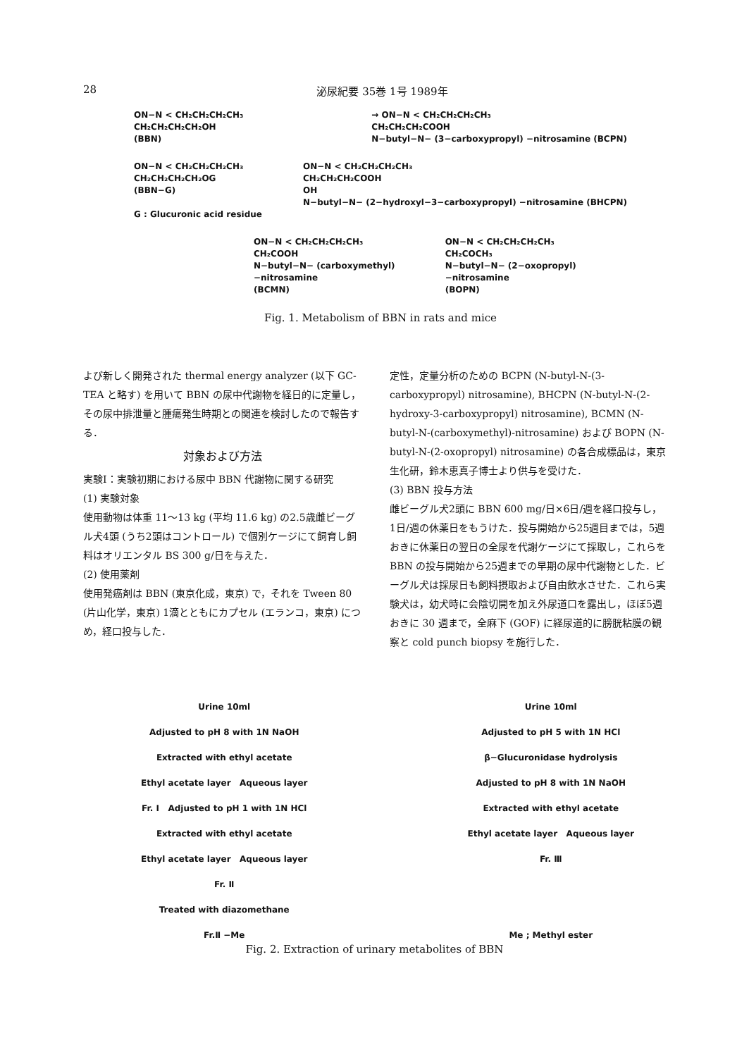28 泌尿紀要 35巻 1号 1989年
ON−N < CH₂CH₂CH₂CH₃
CH₂CH₂CH₂CH₂OH
(BBN)
→ ON−N < CH₂CH₂CH₂CH₃
CH₂CH₂CH₂COOH
N−butyl−N− (3−carboxypropyl) −nitrosamine (BCPN)
ON−N < CH₂CH₂CH₂CH₃
CH₂CH₂CH₂CH₂OG
(BBN−G)
G : Glucuronic acid residue
ON−N < CH₂CH₂CH₂CH₃
CH₂CH₂CH₂COOH
OH
N−butyl−N− (2−hydroxyl−3−carboxypropyl) −nitrosamine (BHCPN)
ON−N < CH₂CH₂CH₂CH₃
CH₂COOH
N−butyl−N− (carboxymethyl) −nitrosamine
(BCMN)
ON−N < CH₂CH₂CH₂CH₃
CH₂COCH₃
N−butyl−N− (2−oxopropyl) −nitrosamine
(BOPN)
Fig. 1. Metabolism of BBN in rats and mice
よび新しく開発された thermal energy analyzer (以下 GC-TEA と略す) を用いて BBN の尿中代謝物を経日的に定量し，その尿中排泄量と腫瘍発生時期との関連を検討したので報告する．
対象および方法
実験Ⅰ：実験初期における尿中 BBN 代謝物に関する研究
(1) 実験対象
使用動物は体重 11〜13 kg (平均 11.6 kg) の2.5歳雌ビーグル犬4頭 (うち2頭はコントロール) で個別ケージにて飼育し飼料はオリエンタル BS 300 g/日を与えた．
(2) 使用薬剤
使用発癌剤は BBN (東京化成，東京) で，それを Tween 80 (片山化学，東京) 1滴とともにカプセル (エランコ，東京) につめ，経口投与した．
定性，定量分析のための BCPN (N-butyl-N-(3-carboxypropyl) nitrosamine), BHCPN (N-butyl-N-(2-hydroxy-3-carboxypropyl) nitrosamine), BCMN (N-butyl-N-(carboxymethyl)-nitrosamine) および BOPN (N-butyl-N-(2-oxopropyl) nitrosamine) の各合成標品は，東京生化研，鈴木恵真子博士より供与を受けた．
(3) BBN 投与方法
雌ビーグル犬2頭に BBN 600 mg/日×6日/週を経口投与し，1日/週の休薬日をもうけた．投与開始から25週目までは，5週おきに休薬日の翌日の全尿を代謝ケージにて採取し，これらを BBN の投与開始から25週までの早期の尿中代謝物とした．ビーグル犬は採尿日も飼料摂取および自由飲水させた．これら実験犬は，幼犬時に会陰切開を加え外尿道口を露出し，ほぼ5週おきに 30 週まで，全麻下 (GOF) に経尿道的に膀胱粘膜の観察と cold punch biopsy を施行した．
Urine 10ml
Adjusted to pH 8 with 1N NaOH
Extracted with ethyl acetate
Ethyl acetate layer Aqueous layer
Fr. Ⅰ Adjusted to pH 1 with 1N HCl
Extracted with ethyl acetate
Ethyl acetate layer Aqueous layer
Fr. Ⅱ
Treated with diazomethane
Fr.Ⅱ −Me
Urine 10ml
Adjusted to pH 5 with 1N HCl
β−Glucuronidase hydrolysis
Adjusted to pH 8 with 1N NaOH
Extracted with ethyl acetate
Ethyl acetate layer Aqueous layer
Fr. Ⅲ
Me ; Methyl ester
Fig. 2. Extraction of urinary metabolites of BBN